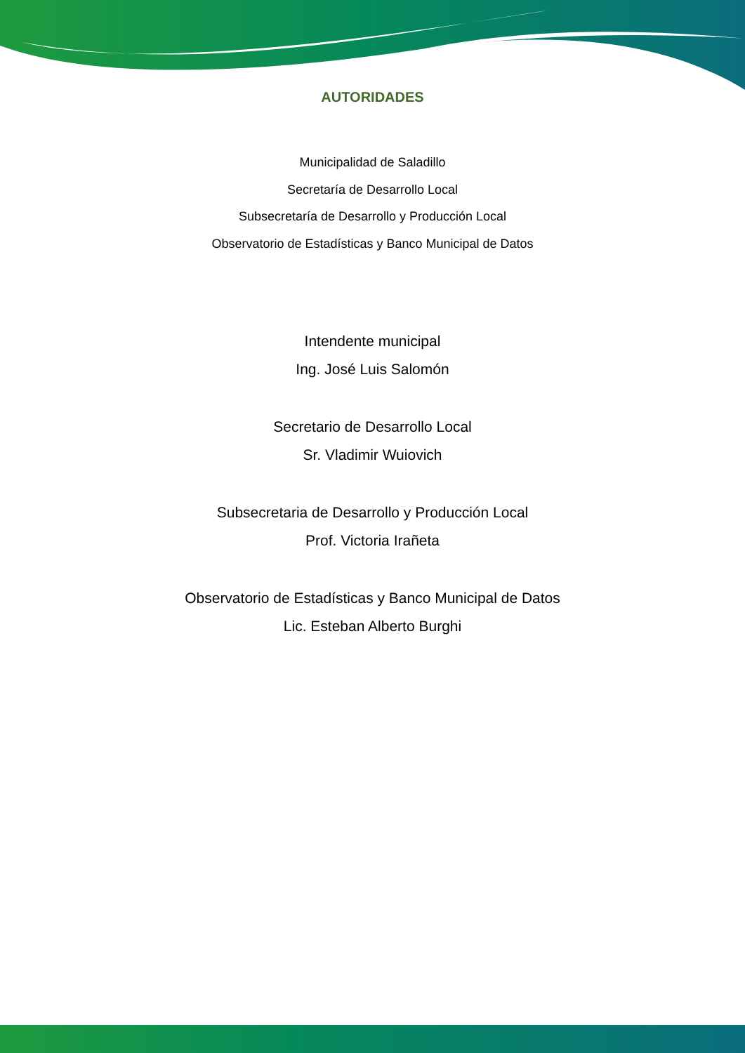AUTORIDADES
Municipalidad de Saladillo
Secretaría de Desarrollo Local
Subsecretaría de Desarrollo y Producción Local
Observatorio de Estadísticas y Banco Municipal de Datos
Intendente municipal
Ing. José Luis Salomón
Secretario de Desarrollo Local
Sr. Vladimir Wuiovich
Subsecretaria de Desarrollo y Producción Local
Prof. Victoria Irañeta
Observatorio de Estadísticas y Banco Municipal de Datos
Lic. Esteban Alberto Burghi